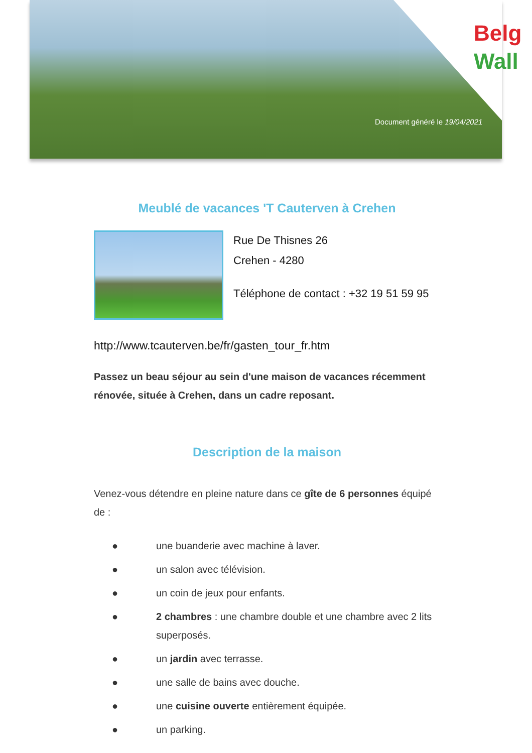Belg
Wall
Document généré le 19/04/2021
Meublé de vacances 'T Cauterven à Crehen
Rue De Thisnes 26
Crehen - 4280
Téléphone de contact : +32 19 51 59 95
http://www.tcauterven.be/fr/gasten_tour_fr.htm
Passez un beau séjour au sein d'une maison de vacances récemment rénovée, située à Crehen, dans un cadre reposant.
Description de la maison
Venez-vous détendre en pleine nature dans ce gîte de 6 personnes équipé de :
● une buanderie avec machine à laver.
● un salon avec télévision.
● un coin de jeux pour enfants.
● 2 chambres : une chambre double et une chambre avec 2 lits superposés.
● un jardin avec terrasse.
● une salle de bains avec douche.
● une cuisine ouverte entièrement équipée.
● un parking.